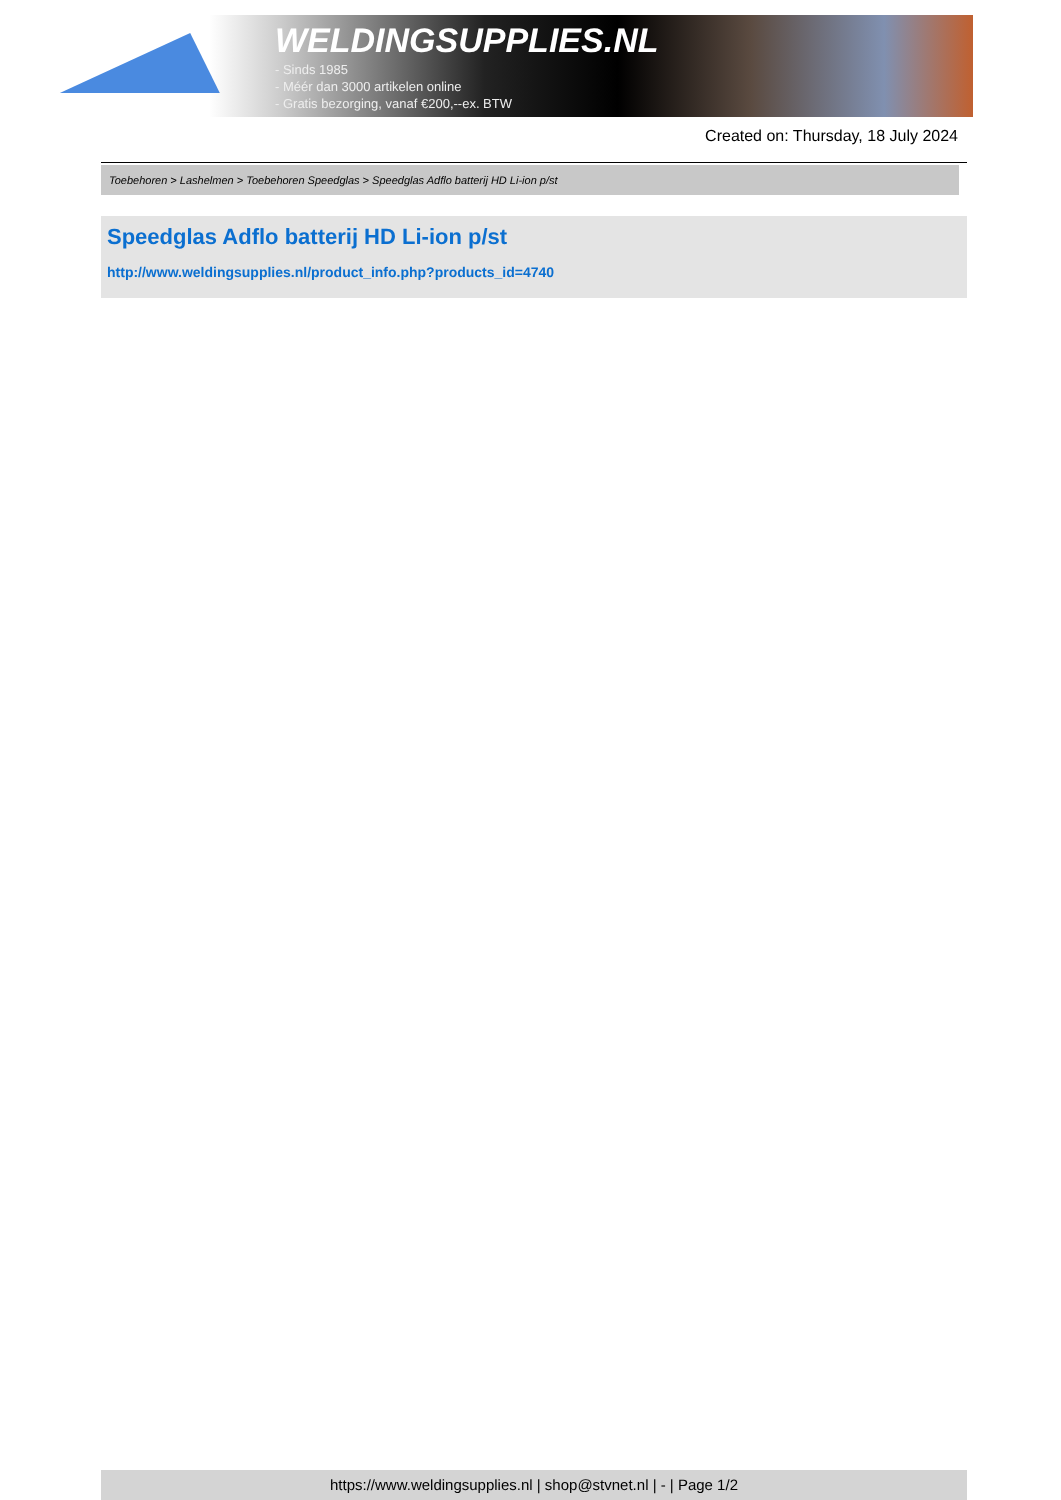WELDINGSUPPLIES.NL
- Sinds 1985
- Méér dan 3000 artikelen online
- Gratis bezorging, vanaf €200,--ex. BTW
Created on: Thursday, 18 July 2024
Toebehoren > Lashelmen > Toebehoren Speedglas > Speedglas Adflo batterij HD Li-ion p/st
Speedglas Adflo batterij HD Li-ion p/st
http://www.weldingsupplies.nl/product_info.php?products_id=4740
https://www.weldingsupplies.nl | shop@stvnet.nl | - | Page 1/2